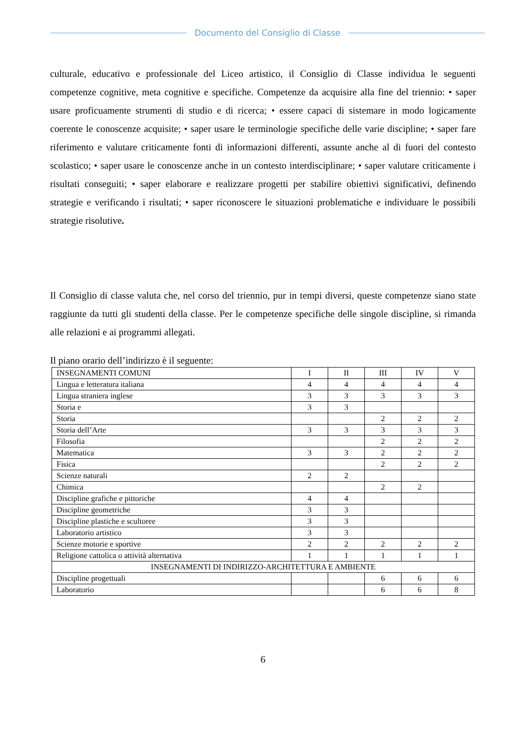Documento del Consiglio di Classe
culturale, educativo e professionale del Liceo artistico, il Consiglio di Classe individua le seguenti competenze cognitive, meta cognitive e specifiche. Competenze da acquisire alla fine del triennio: • saper usare proficuamente strumenti di studio e di ricerca; • essere capaci di sistemare in modo logicamente coerente le conoscenze acquisite; • saper usare le terminologie specifiche delle varie discipline; • saper fare riferimento e valutare criticamente fonti di informazioni differenti, assunte anche al di fuori del contesto scolastico; • saper usare le conoscenze anche in un contesto interdisciplinare; • saper valutare criticamente i risultati conseguiti; • saper elaborare e realizzare progetti per stabilire obiettivi significativi, definendo strategie e verificando i risultati; • saper riconoscere le situazioni problematiche e individuare le possibili strategie risolutive.
Il Consiglio di classe valuta che, nel corso del triennio, pur in tempi diversi, queste competenze siano state raggiunte da tutti gli studenti della classe. Per le competenze specifiche delle singole discipline, si rimanda alle relazioni e ai programmi allegati.
Il piano orario dell’indirizzo è il seguente:
| INSEGNAMENTI COMUNI | I | II | III | IV | V |
| Lingua e letteratura italiana | 4 | 4 | 4 | 4 | 4 |
| Lingua straniera inglese | 3 | 3 | 3 | 3 | 3 |
| Storia e | 3 | 3 | | | |
| Storia | | | 2 | 2 | 2 |
| Storia dell’Arte | 3 | 3 | 3 | 3 | 3 |
| Filosofia | | | 2 | 2 | 2 |
| Matematica | 3 | 3 | 2 | 2 | 2 |
| Fisica | | | 2 | 2 | 2 |
| Scienze naturali | 2 | 2 | | | |
| Chimica | | | 2 | 2 | |
| Discipline grafiche e pittoriche | 4 | 4 | | | |
| Discipline geometriche | 3 | 3 | | | |
| Discipline plastiche e scultoree | 3 | 3 | | | |
| Laboratorio artistico | 3 | 3 | | | |
| Scienze motorie e sportive | 2 | 2 | 2 | 2 | 2 |
| Religione cattolica o attività alternativa | 1 | 1 | 1 | 1 | 1 |
| INSEGNAMENTI DI INDIRIZZO-ARCHITETTURA E AMBIENTE | | | | | |
| Discipline progettuali | | | 6 | 6 | 6 |
| Laboratorio | | | 6 | 6 | 8 |
6